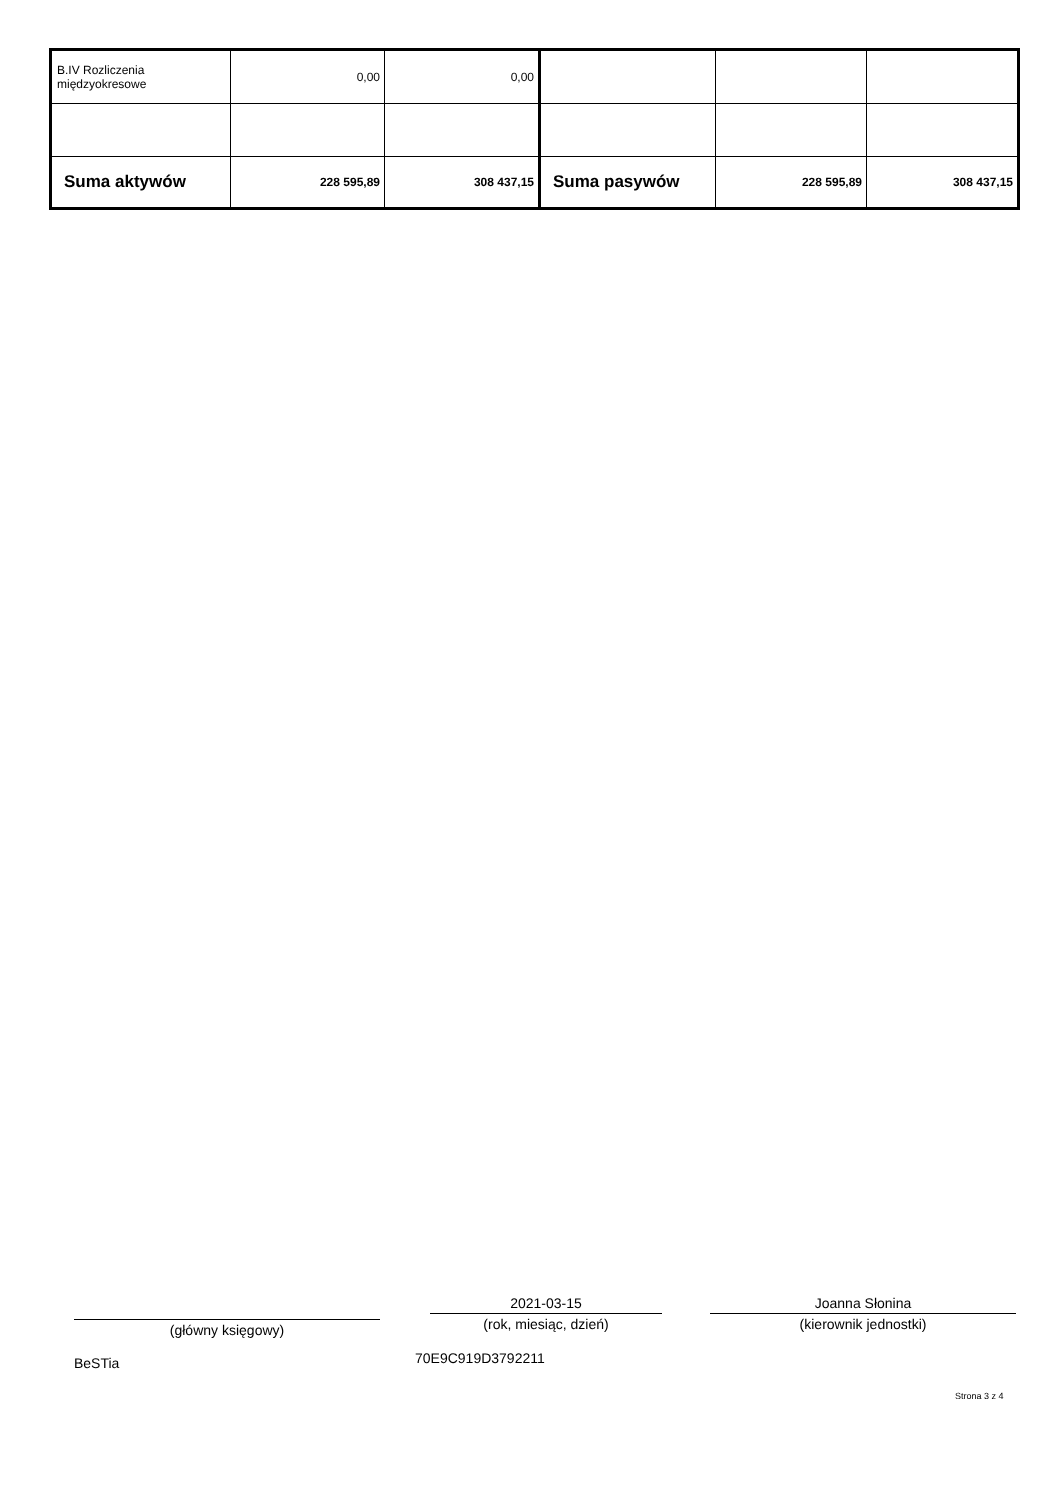| B.IV Rozliczenia międzyokresowe | 0,00 | 0,00 | | | |
| Suma aktywów | 228 595,89 | 308 437,15 | Suma pasywów | 228 595,89 | 308 437,15 |
(główny księgowy)
2021-03-15
(rok, miesiąc, dzień)
Joanna Słonina
(kierownik jednostki)
BeSTia 70E9C919D3792211
Strona 3 z 4